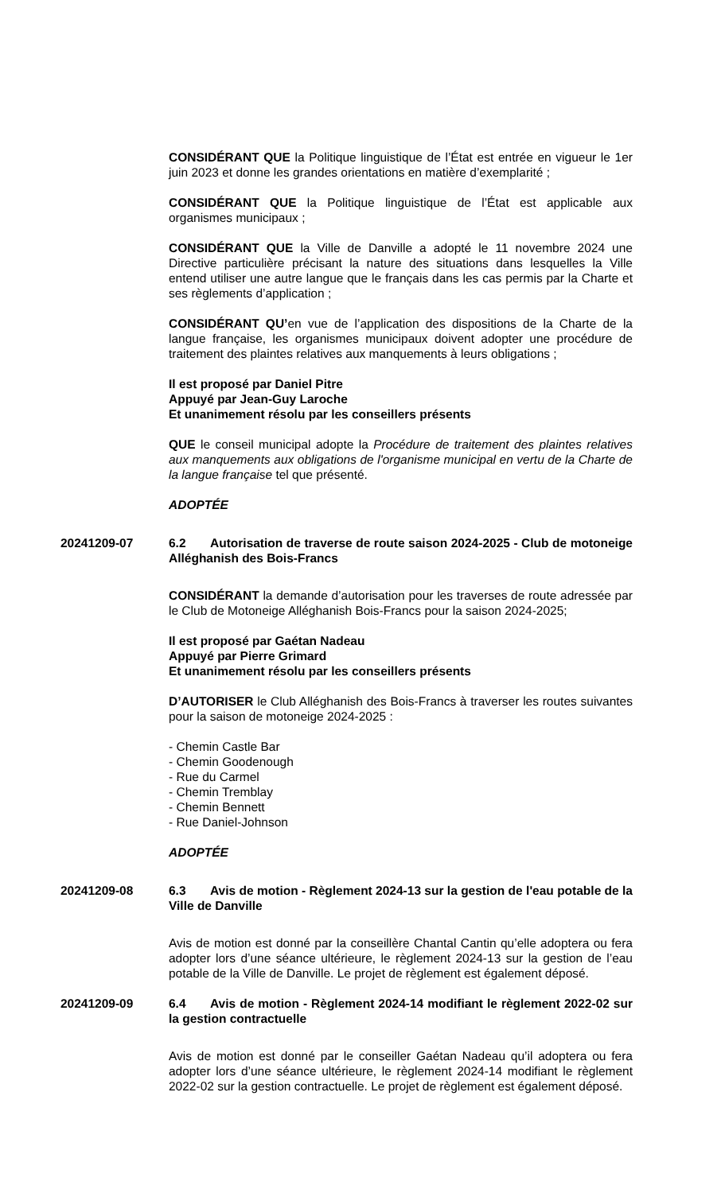CONSIDÉRANT QUE la Politique linguistique de l’État est entrée en vigueur le 1er juin 2023 et donne les grandes orientations en matière d’exemplarité ;
CONSIDÉRANT QUE la Politique linguistique de l’État est applicable aux organismes municipaux ;
CONSIDÉRANT QUE la Ville de Danville a adopté le 11 novembre 2024 une Directive particulière précisant la nature des situations dans lesquelles la Ville entend utiliser une autre langue que le français dans les cas permis par la Charte et ses règlements d’application ;
CONSIDÉRANT QU’en vue de l’application des dispositions de la Charte de la langue française, les organismes municipaux doivent adopter une procédure de traitement des plaintes relatives aux manquements à leurs obligations ;
Il est proposé par Daniel Pitre
Appuyé par Jean-Guy Laroche
Et unanimement résolu par les conseillers présents
QUE le conseil municipal adopte la Procédure de traitement des plaintes relatives aux manquements aux obligations de l'organisme municipal en vertu de la Charte de la langue française tel que présenté.
ADOPTÉE
20241209-07 6.2 Autorisation de traverse de route saison 2024-2025 - Club de motoneige Alléghanish des Bois-Francs
CONSIDÉRANT la demande d’autorisation pour les traverses de route adressée par le Club de Motoneige Alléghanish Bois-Francs pour la saison 2024-2025;
Il est proposé par Gaétan Nadeau
Appuyé par Pierre Grimard
Et unanimement résolu par les conseillers présents
D’AUTORISER le Club Alléghanish des Bois-Francs à traverser les routes suivantes pour la saison de motoneige 2024-2025 :
- Chemin Castle Bar
- Chemin Goodenough
- Rue du Carmel
- Chemin Tremblay
- Chemin Bennett
- Rue Daniel-Johnson
ADOPTÉE
20241209-08 6.3 Avis de motion - Règlement 2024-13 sur la gestion de l'eau potable de la Ville de Danville
Avis de motion est donné par la conseillère Chantal Cantin qu’elle adoptera ou fera adopter lors d’une séance ultérieure, le règlement 2024-13 sur la gestion de l’eau potable de la Ville de Danville. Le projet de règlement est également déposé.
20241209-09 6.4 Avis de motion - Règlement 2024-14 modifiant le règlement 2022-02 sur la gestion contractuelle
Avis de motion est donné par le conseiller Gaétan Nadeau qu’il adoptera ou fera adopter lors d’une séance ultérieure, le règlement 2024-14 modifiant le règlement 2022-02 sur la gestion contractuelle. Le projet de règlement est également déposé.